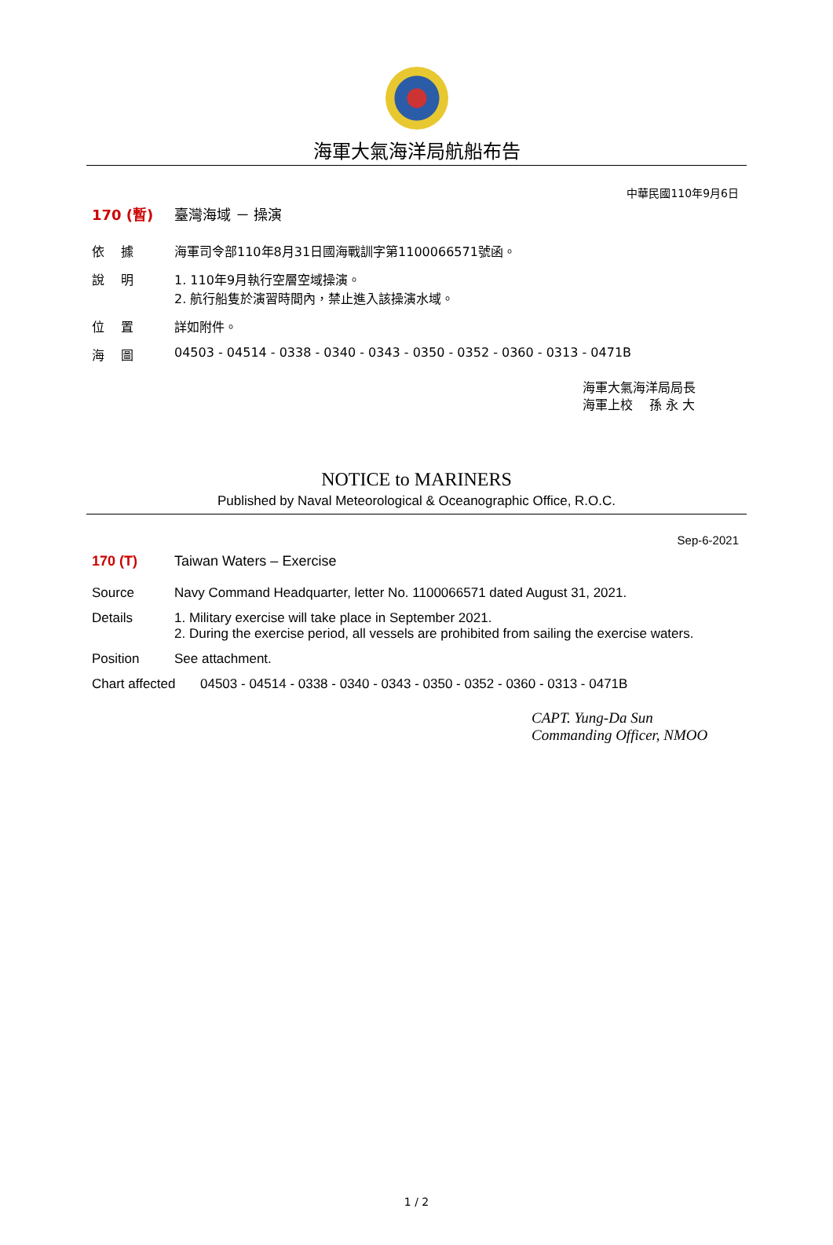海軍大氣海洋局航船布告
中華民國110年9月6日
170 (暫) 臺灣海域 － 操演
依　 據 海軍司令部110年8月31日國海戰訓字第1100066571號函。
說　 明 1. 110年9月執行空層空域操演。
2. 航行船隻於演習時間內，禁止進入該操演水域。
位　 置 詳如附件。
海　 圖 04503 - 04514 - 0338 - 0340 - 0343 - 0350 - 0352 - 0360 - 0313 - 0471B
海軍大氣海洋局局長
海軍上校　 孫 永 大
NOTICE to MARINERS
Published by Naval Meteorological & Oceanographic Office, R.O.C.
Sep-6-2021
170 (T) Taiwan Waters – Exercise
Source Navy Command Headquarter, letter No. 1100066571 dated August 31, 2021.
Details 1. Military exercise will take place in September 2021.
2. During the exercise period, all vessels are prohibited from sailing the exercise waters.
Position See attachment.
Chart affected
04503 - 04514 - 0338 - 0340 - 0343 - 0350 - 0352 - 0360 - 0313 - 0471B
CAPT. Yung-Da Sun
Commanding Officer, NMOO
1 / 2